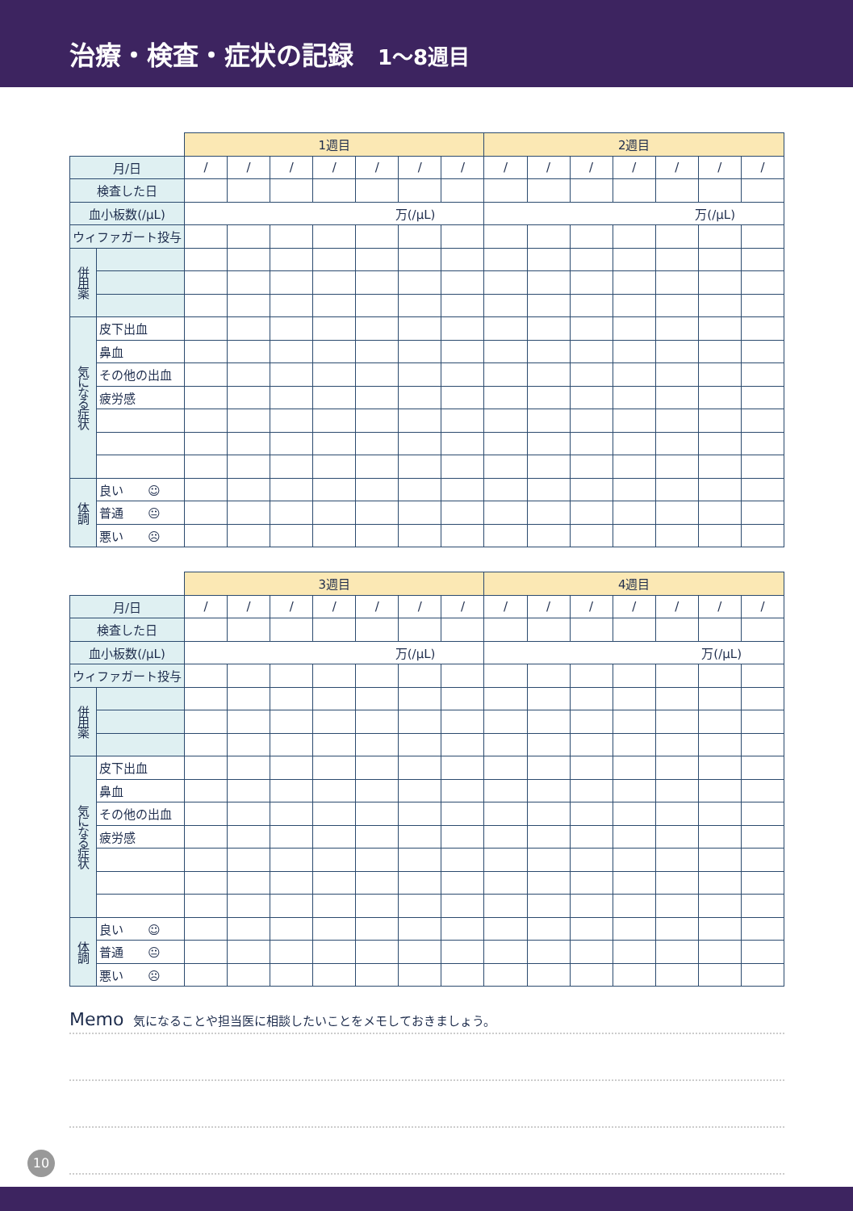治療・検査・症状の記録 1～8週目
| | | 1週目 | | | | | | | 2週目 | | | | | | |
| 月/日 | | / | / | / | / | / | / | / | / | / | / | / | / | / | / |
| 検査した日 | | | | | | | | | | | | | | | |
| 血小板数(/μL) | | 万(/μL) | | | | | | | 万(/μL) | | | | | | |
| ウィファガート投与 | | | | | | | | | | | | | | | |
| 併用薬 | | | | | | | | | | | | | | | |
| 気になる症状 | 皮下出血 | | | | | | | | | | | | | | |
| | 鼻血 | | | | | | | | | | | | | | |
| | その他の出血 | | | | | | | | | | | | | | |
| | 疲労感 | | | | | | | | | | | | | | |
| 体調 | 良い ☺ | | | | | | | | | | | | | | |
| | 普通 😐 | | | | | | | | | | | | | | |
| | 悪い ☹ | | | | | | | | | | | | | | |
| | | 3週目 | | | | | | | 4週目 | | | | | | |
| 月/日 | | / | / | / | / | / | / | / | / | / | / | / | / | / | / |
| 検査した日 | | | | | | | | | | | | | | | |
| 血小板数(/μL) | | 万(/μL) | | | | | | | 万(/μL) | | | | | | |
| ウィファガート投与 | | | | | | | | | | | | | | | |
| 併用薬 | | | | | | | | | | | | | | | |
| 気になる症状 | 皮下出血 | | | | | | | | | | | | | | |
| | 鼻血 | | | | | | | | | | | | | | |
| | その他の出血 | | | | | | | | | | | | | | |
| | 疲労感 | | | | | | | | | | | | | | |
| 体調 | 良い ☺ | | | | | | | | | | | | | | |
| | 普通 😐 | | | | | | | | | | | | | | |
| | 悪い ☹ | | | | | | | | | | | | | | |
Memo 気になることや担当医に相談したいことをメモしておきましょう。
10